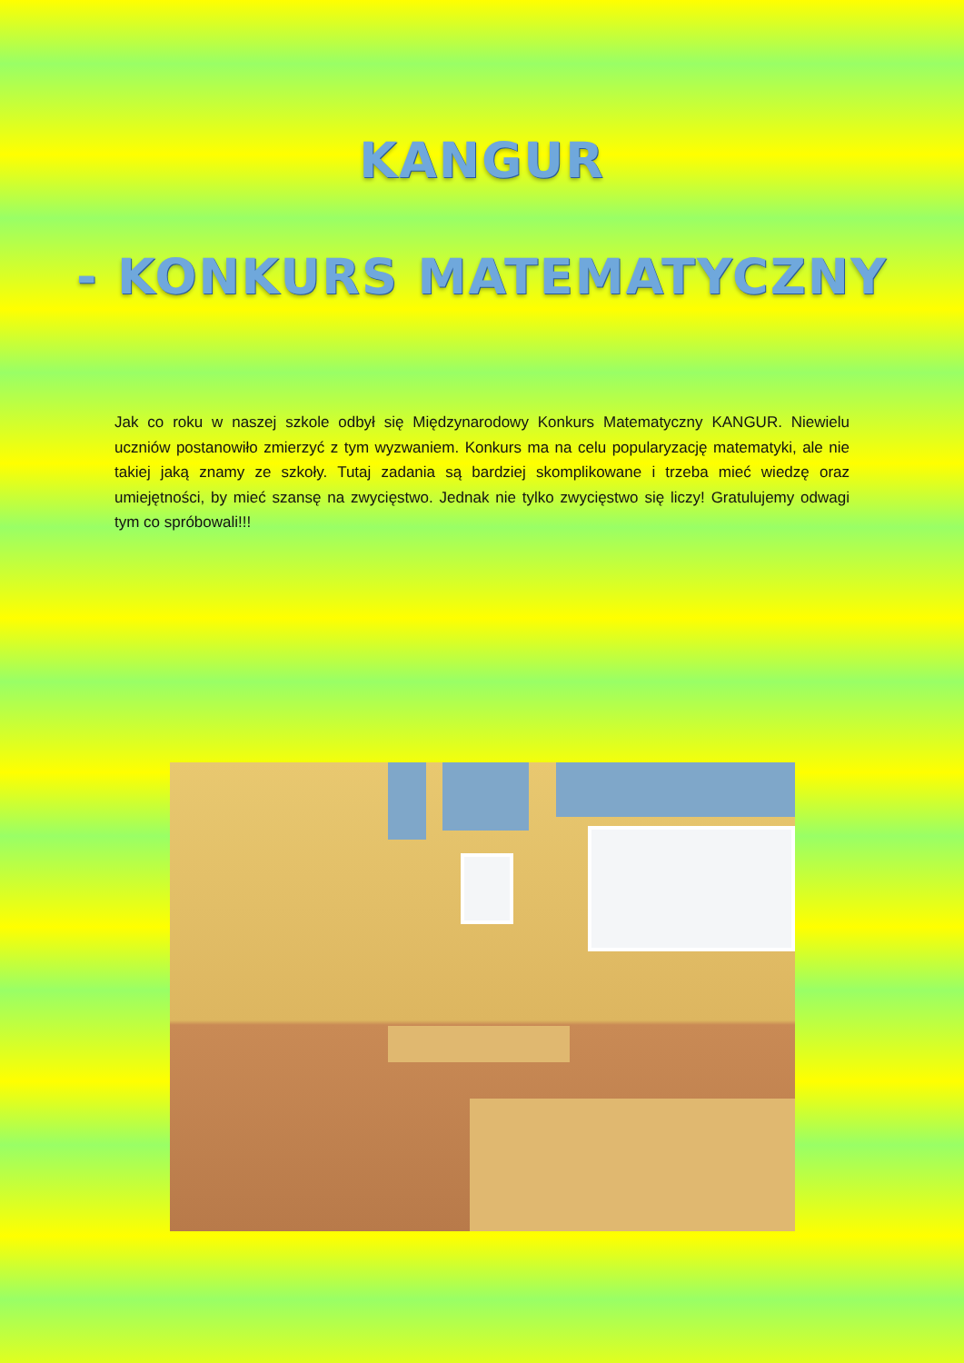KANGUR
- KONKURS MATEMATYCZNY
Jak co roku w naszej szkole odbył się Międzynarodowy Konkurs Matematyczny KANGUR. Niewielu uczniów postanowiło zmierzyć z tym wyzwaniem. Konkurs ma na celu popularyzację matematyki, ale nie takiej jaką znamy ze szkoły. Tutaj zadania są bardziej skomplikowane i trzeba mieć wiedzę oraz umiejętności, by mieć szansę na zwycięstwo. Jednak nie tylko zwycięstwo się liczy! Gratulujemy odwagi tym co spróbowali!!!